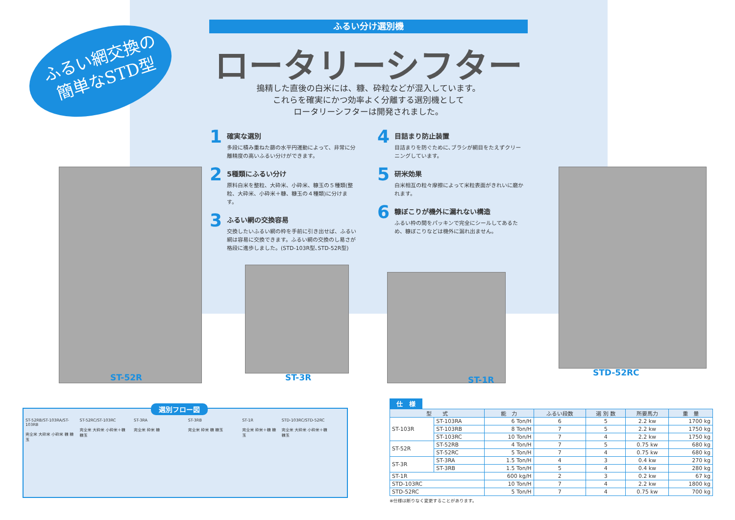ふるい網交換の
簡単なSTD型
ふるい分け選別機
ロータリーシフター
搗精した直後の白米には、糠、砕粒などが混入しています。
これらを確実にかつ効率よく分離する選別機として
ロータリーシフターは開発されました。
1
確実な選別
多段に積み重ねた篩の水平円運動によって、非常に分離精度の高いふるい分けができます。
2
5種類にふるい分け
原料白米を整粒、大砕米、小砕米、糠玉の５種類(整粒、大砕米、小砕米＋糠、糠玉の４種類)に分けます。
3
ふるい網の交換容易
交換したいふるい網の枠を手前に引き出せば、ふるい網は容易に交換できます。ふるい網の交換のし易さが格段に進歩しました。(STD-103R型､STD-52R型)
4
目詰まり防止装置
目詰まりを防ぐために､ブラシが網目をたえずクリーニングしています。
5
研米効果
白米相互の粒々摩擦によって米粒表面がきれいに磨かれます。
6
糠ぼこりが機外に漏れない構造
ふるい枠の間をパッキンで完全にシールしてあるため、糠ぼこりなどは機外に漏れ出ません。
ST-52R ST-3R ST-1R
STD-52RC
選別フロー図
ST-52RB/ST-103RA/ST-103RB
完全米 大砕米 小砕米 糠 糠玉
ST-52RC/ST-103RC
完全米 大砕米 小砕米＋糠 糠玉
ST-3RA
完全米 砕米 糠
ST-3RB
完全米 砕米 糠 糠玉
ST-1R
完全米 砕米＋糠 糠玉
STD-103RC/STD-52RC
完全米 大砕米 小砕米＋糠 糠玉
仕　様
| 型 式 | | 能 力 | ふるい段数 | 選 別 数 | 所要馬力 | 重 量 |
| --- | --- | --- | --- | --- | --- | --- |
| ST-103R | ST-103RA | 6 Ton/H | 6 | 5 | 2.2 kw | 1700 kg |
| | ST-103RB | 8 Ton/H | 7 | 5 | 2.2 kw | 1750 kg |
| | ST-103RC | 10 Ton/H | 7 | 4 | 2.2 kw | 1750 kg |
| ST-52R | ST-52RB | 4 Ton/H | 7 | 5 | 0.75 kw | 680 kg |
| | ST-52RC | 5 Ton/H | 7 | 4 | 0.75 kw | 680 kg |
| ST-3R | ST-3RA | 1.5 Ton/H | 4 | 3 | 0.4 kw | 270 kg |
| | ST-3RB | 1.5 Ton/H | 5 | 4 | 0.4 kw | 280 kg |
| ST-1R | | 600 kg/H | 2 | 3 | 0.2 kw | 67 kg |
| STD-103RC | | 10 Ton/H | 7 | 4 | 2.2 kw | 1800 kg |
| STD-52RC | | 5 Ton/H | 7 | 4 | 0.75 kw | 700 kg |
※仕様は断りなく変更することがあります。